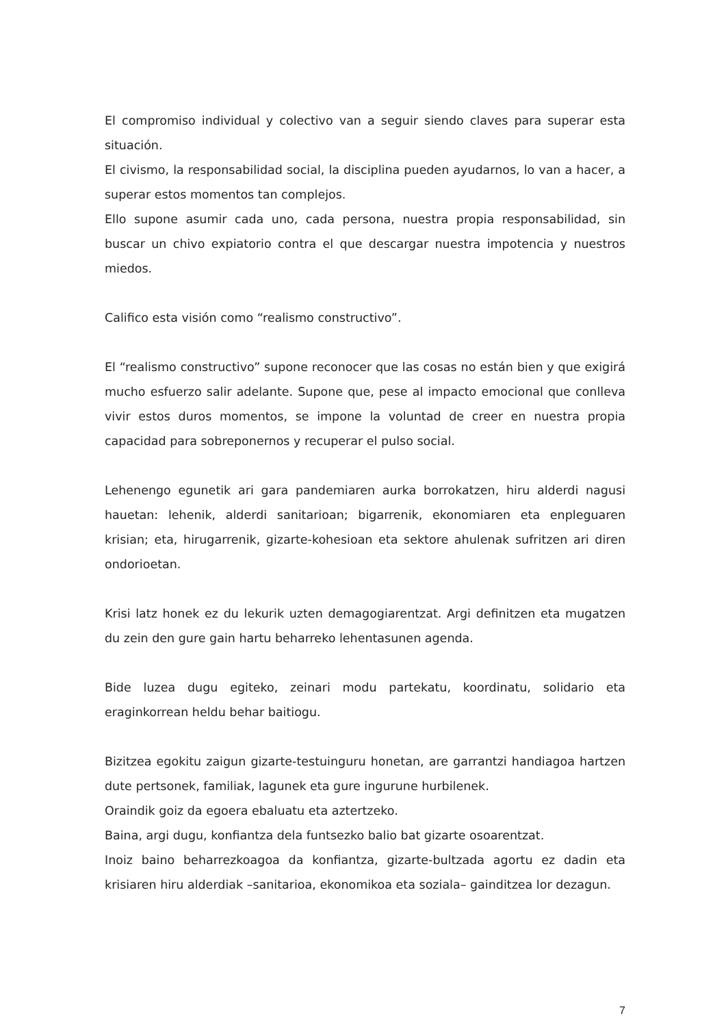El compromiso individual y colectivo van a seguir siendo claves para superar esta situación.
El civismo, la responsabilidad social, la disciplina pueden ayudarnos, lo van a hacer, a superar estos momentos tan complejos.
Ello supone asumir cada uno, cada persona, nuestra propia responsabilidad, sin buscar un chivo expiatorio contra el que descargar nuestra impotencia y nuestros miedos.
Califico esta visión como “realismo constructivo”.
El “realismo constructivo” supone reconocer que las cosas no están bien y que exigirá mucho esfuerzo salir adelante. Supone que, pese al impacto emocional que conlleva vivir estos duros momentos, se impone la voluntad de creer en nuestra propia capacidad para sobreponernos y recuperar el pulso social.
Lehenengo egunetik ari gara pandemiaren aurka borrokatzen, hiru alderdi nagusi hauetan: lehenik, alderdi sanitarioan; bigarrenik, ekonomiaren eta enpleguaren krisian; eta, hirugarrenik, gizarte-kohesioan eta sektore ahulenak sufritzen ari diren ondorioetan.
Krisi latz honek ez du lekurik uzten demagogiarentzat. Argi definitzen eta mugatzen du zein den gure gain hartu beharreko lehentasunen agenda.
Bide luzea dugu egiteko, zeinari modu partekatu, koordinatu, solidario eta eraginkorrean heldu behar baitiogu.
Bizitzea egokitu zaigun gizarte-testuinguru honetan, are garrantzi handiagoa hartzen dute pertsonek, familiak, lagunek eta gure ingurune hurbilenek.
Oraindik goiz da egoera ebaluatu eta aztertzeko.
Baina, argi dugu, konfiantza dela funtsezko balio bat gizarte osoarentzat.
Inoiz baino beharrezkoagoa da konfiantza, gizarte-bultzada agortu ez dadin eta krisiaren hiru alderdiak –sanitarioa, ekonomikoa eta soziala– gainditzea lor dezagun.
7